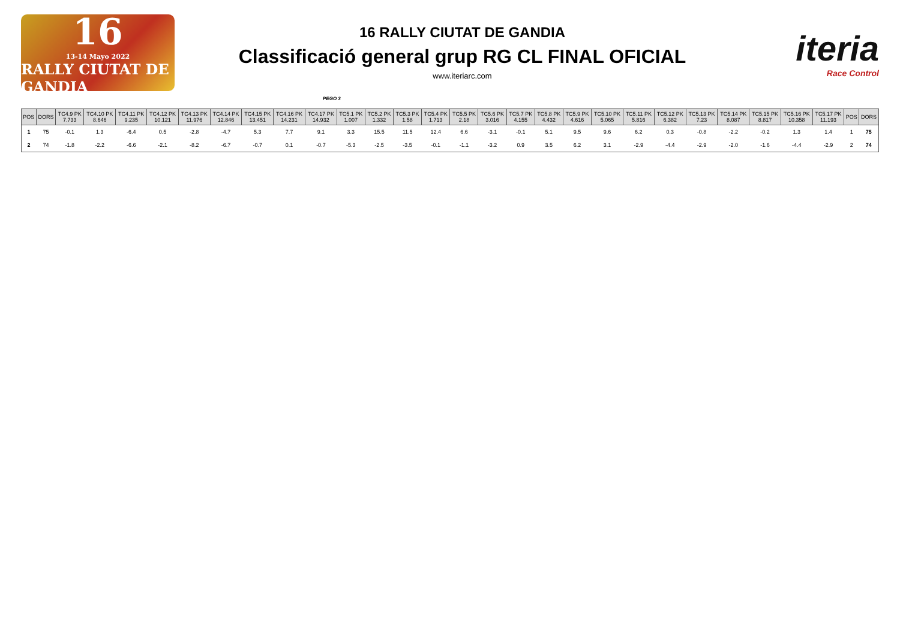16
13-14 Mayo 2022
RALLY CIUTAT DE GANDIA
16 RALLY CIUTAT DE GANDIA
Classificació general grup RG CL FINAL OFICIAL
www.iteriarc.com
iteria
Race Control
PEGO 3
| POS | DORS | TC4.9 PK 7.733 | TC4.10 PK 8.646 | TC4.11 PK 9.235 | TC4.12 PK 10.121 | TC4.13 PK 11.976 | TC4.14 PK 12.846 | TC4.15 PK 13.451 | TC4.16 PK 14.231 | TC4.17 PK 14.932 | TC5.1 PK 1.007 | TC5.2 PK 1.332 | TC5.3 PK 1.58 | TC5.4 PK 1.713 | TC5.5 PK 2.18 | TC5.6 PK 3.016 | TC5.7 PK 4.155 | TC5.8 PK 4.432 | TC5.9 PK 4.616 | TC5.10 PK 5.065 | TC5.11 PK 5.816 | TC5.12 PK 6.382 | TC5.13 PK 7.23 | TC5.14 PK 8.087 | TC5.15 PK 8.817 | TC5.16 PK 10.358 | TC5.17 PK 11.193 | POS | DORS |
| --- | --- | --- | --- | --- | --- | --- | --- | --- | --- | --- | --- | --- | --- | --- | --- | --- | --- | --- | --- | --- | --- | --- | --- | --- | --- | --- | --- | --- | --- |
| 1 | 75 | -0.1 | 1.3 | -6.4 | 0.5 | -2.8 | -4.7 | 5.3 | 7.7 | 9.1 | 3.3 | 15.5 | 11.5 | 12.4 | 6.6 | -3.1 | -0.1 | 5.1 | 9.5 | 9.6 | 6.2 | 0.3 | -0.8 | -2.2 | -0.2 | 1.3 | 1.4 | 1 | 75 |
| 2 | 74 | -1.8 | -2.2 | -6.6 | -2.1 | -8.2 | -6.7 | -0.7 | 0.1 | -0.7 | -5.3 | -2.5 | -3.5 | -0.1 | -1.1 | -3.2 | 0.9 | 3.5 | 6.2 | 3.1 | -2.9 | -4.4 | -2.9 | -2.0 | -1.6 | -4.4 | -2.9 | 2 | 74 |